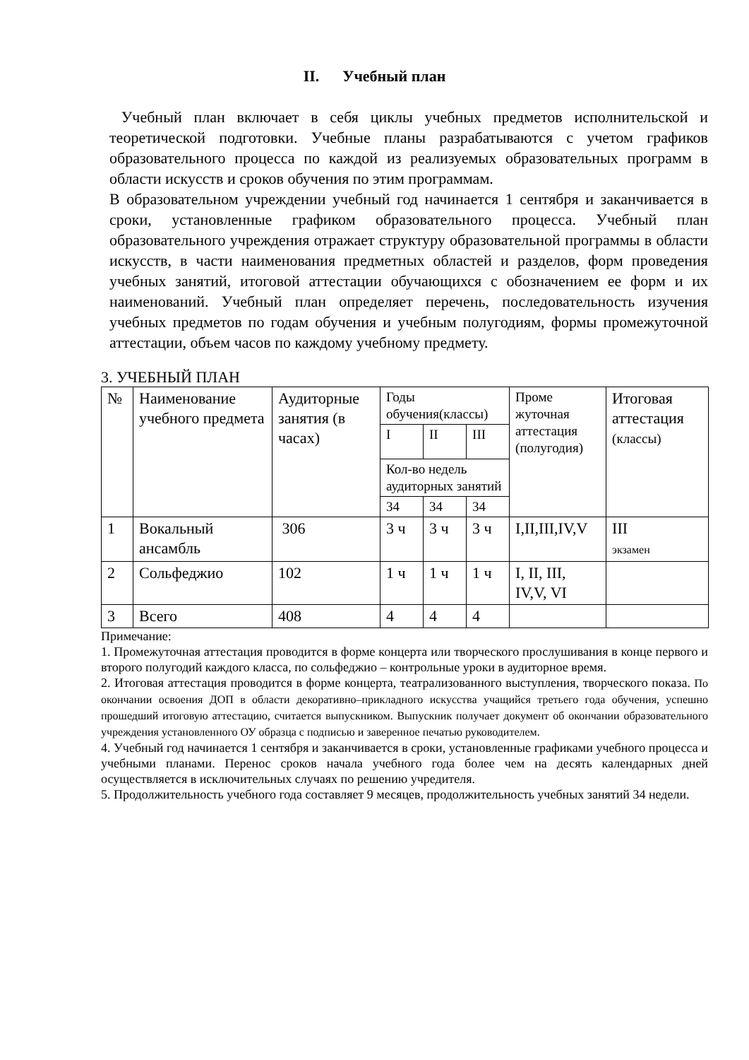II. Учебный план
Учебный план включает в себя циклы учебных предметов исполнительской и теоретической подготовки. Учебные планы разрабатываются с учетом графиков образовательного процесса по каждой из реализуемых образовательных программ в области искусств и сроков обучения по этим программам.
В образовательном учреждении учебный год начинается 1 сентября и заканчивается в сроки, установленные графиком образовательного процесса. Учебный план образовательного учреждения отражает структуру образовательной программы в области искусств, в части наименования предметных областей и разделов, форм проведения учебных занятий, итоговой аттестации обучающихся с обозначением ее форм и их наименований. Учебный план определяет перечень, последовательность изучения учебных предметов по годам обучения и учебным полугодиям, формы промежуточной аттестации, объем часов по каждому учебному предмету.
3. УЧЕБНЫЙ ПЛАН
| № | Наименование учебного предмета | Аудиторные занятия (в часах) | Годы обучения(классы) | | | Проме жуточная аттестация (полугодия) | Итоговая аттестация (классы) |
| | | | I | II | III | | |
| | | | Кол-во недель аудиторных занятий | | | | |
| | | | 34 | 34 | 34 | | |
| 1 | Вокальный ансамбль | 306 | 3 ч | 3 ч | 3 ч | I,II,III,IV,V | III экзамен |
| 2 | Сольфеджио | 102 | 1 ч | 1 ч | 1 ч | I, II, III, IV,V, VI | |
| 3 | Всего | 408 | 4 | 4 | 4 | | |
Примечание:
1. Промежуточная аттестация проводится в форме концерта или творческого прослушивания в конце первого и второго полугодий каждого класса, по сольфеджио – контрольные уроки в аудиторное время.
2. Итоговая аттестация проводится в форме концерта, театрализованного выступления, творческого показа. По окончании освоения ДОП в области декоративно–прикладного искусства учащийся третьего года обучения, успешно прошедший итоговую аттестацию, считается выпускником. Выпускник получает документ об окончании образовательного учреждения установленного ОУ образца с подписью и заверенное печатью руководителем.
4. Учебный год начинается 1 сентября и заканчивается в сроки, установленные графиками учебного процесса и учебными планами. Перенос сроков начала учебного года более чем на десять календарных дней осуществляется в исключительных случаях по решению учредителя.
5. Продолжительность учебного года составляет 9 месяцев, продолжительность учебных занятий 34 недели.